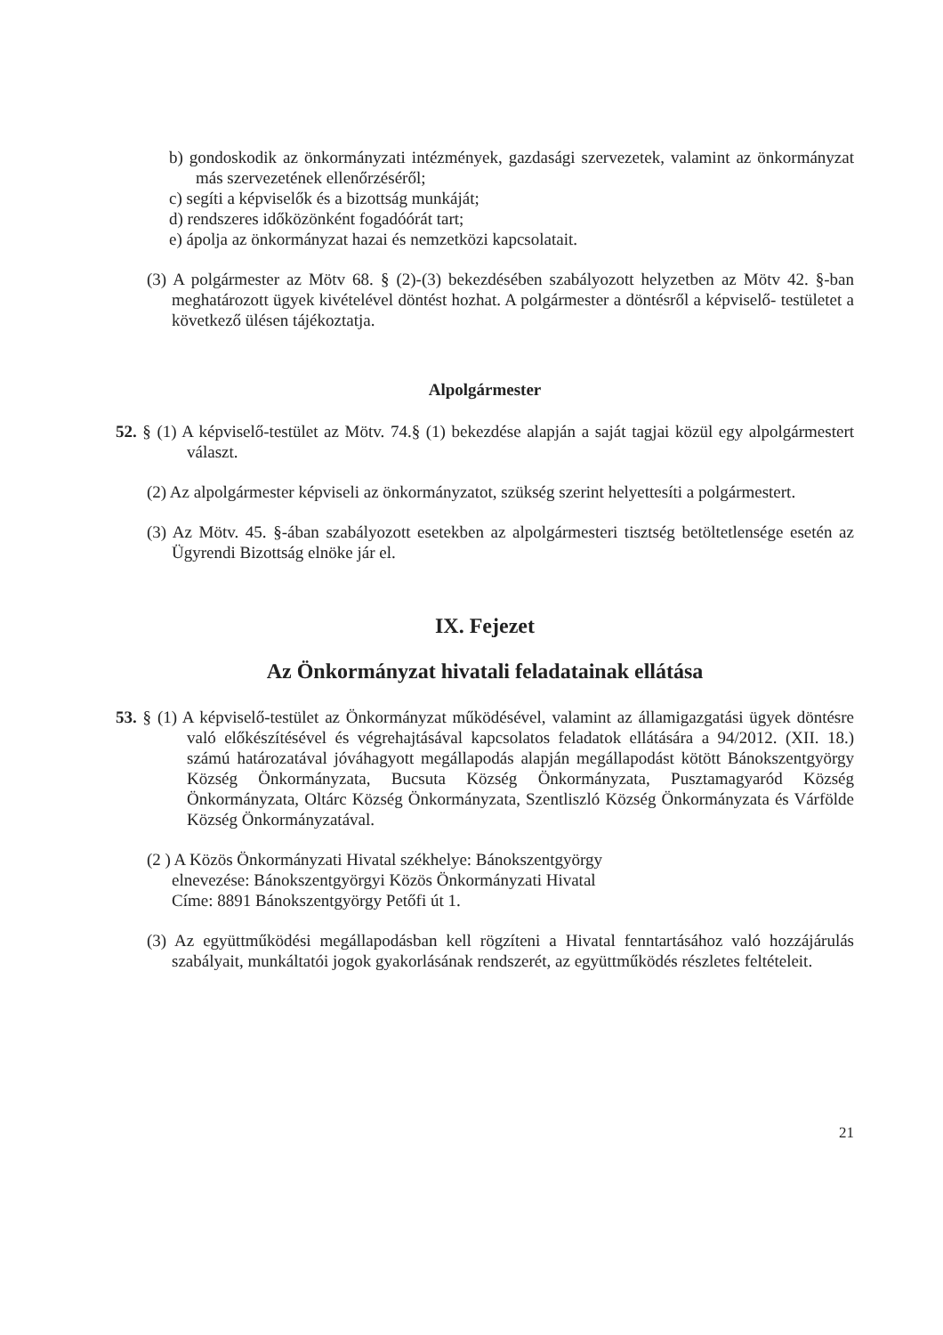b) gondoskodik az önkormányzati intézmények, gazdasági szervezetek, valamint az önkormányzat más szervezetének ellenőrzéséről;
c) segíti a képviselők és a bizottság munkáját;
d) rendszeres időközönként fogadóórát tart;
e) ápolja az önkormányzat hazai és nemzetközi kapcsolatait.
(3) A polgármester az Mötv 68. § (2)-(3) bekezdésében szabályozott helyzetben az Mötv 42. §-ban meghatározott ügyek kivételével döntést hozhat. A polgármester a döntésről a képviselő- testületet a következő ülésen tájékoztatja.
Alpolgármester
52. § (1) A képviselő-testület az Mötv. 74.§ (1) bekezdése alapján a saját tagjai közül egy alpolgármestert választ.
(2) Az alpolgármester képviseli az önkormányzatot, szükség szerint helyettesíti a polgármestert.
(3) Az Mötv. 45. §-ában szabályozott esetekben az alpolgármesteri tisztség betöltetlensége esetén az Ügyrendi Bizottság elnöke jár el.
IX. Fejezet
Az Önkormányzat hivatali feladatainak ellátása
53. § (1) A képviselő-testület az Önkormányzat működésével, valamint az államigazgatási ügyek döntésre való előkészítésével és végrehajtásával kapcsolatos feladatok ellátására a 94/2012. (XII. 18.) számú határozatával jóváhagyott megállapodás alapján megállapodást kötött Bánokszentgyörgy Község Önkormányzata, Bucsuta Község Önkormányzata, Pusztamagyaród Község Önkormányzata, Oltárc Község Önkormányzata, Szentliszló Község Önkormányzata és Várfölde Község Önkormányzatával.
(2 ) A Közös Önkormányzati Hivatal székhelye: Bánokszentgyörgy
elnevezése: Bánokszentgyörgyi Közös Önkormányzati Hivatal
Címe: 8891 Bánokszentgyörgy Petőfi út 1.
(3) Az együttműködési megállapodásban kell rögzíteni a Hivatal fenntartásához való hozzájárulás szabályait, munkáltatói jogok gyakorlásának rendszerét, az együttműködés részletes feltételeit.
21